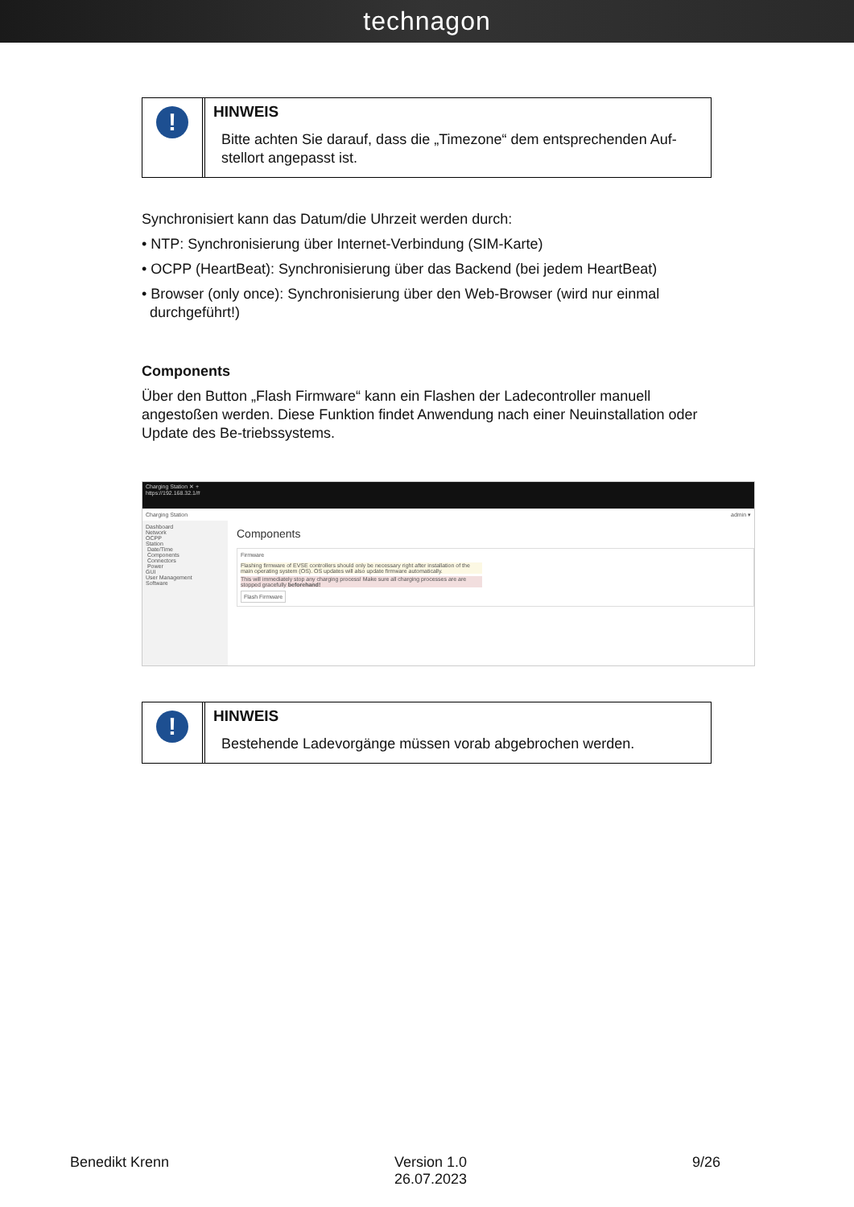technagon
!
HINWEIS
Bitte achten Sie darauf, dass die „Timezone“ dem entsprechenden Auf-stellort angepasst ist.
Synchronisiert kann das Datum/die Uhrzeit werden durch:
• NTP: Synchronisierung über Internet-Verbindung (SIM-Karte)
• OCPP (HeartBeat): Synchronisierung über das Backend (bei jedem HeartBeat)
• Browser (only once): Synchronisierung über den Web-Browser (wird nur einmal
durchgeführt!)
Components
Über den Button „Flash Firmware“ kann ein Flashen der Ladecontroller manuell angestoßen werden. Diese Funktion findet Anwendung nach einer Neuinstallation oder Update des Be-triebssystems.
Charging Station ✕ +
https://192.168.32.1/#
Charging Station admin ▾
Dashboard
Network
OCPP
Station
Date/Time
Components
Connectors
Power
GUI
User Management
Software
Components
Firmware
Flashing firmware of EVSE controllers should only be necessary right after installation of the main operating system (OS). OS updates will also update firmware automatically.
This will immediately stop any charging process! Make sure all charging processes are are stopped gracefully beforehand!
Flash Firmware
!
HINWEIS
Bestehende Ladevorgänge müssen vorab abgebrochen werden.
Benedikt Krenn Version 1.0
26.07.2023
9/26